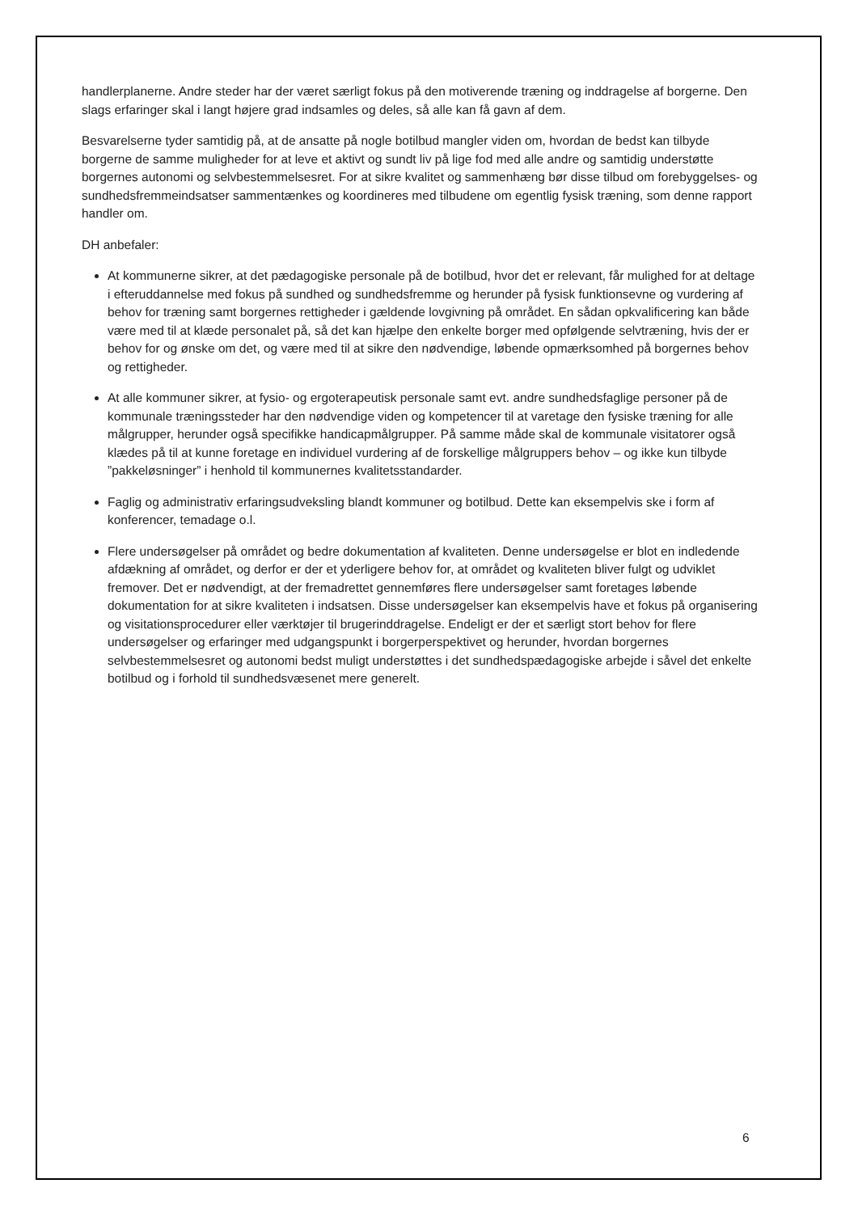handlerplanerne. Andre steder har der været særligt fokus på den motiverende træning og inddragelse af borgerne. Den slags erfaringer skal i langt højere grad indsamles og deles, så alle kan få gavn af dem.
Besvarelserne tyder samtidig på, at de ansatte på nogle botilbud mangler viden om, hvordan de bedst kan tilbyde borgerne de samme muligheder for at leve et aktivt og sundt liv på lige fod med alle andre og samtidig understøtte borgernes autonomi og selvbestemmelsesret. For at sikre kvalitet og sammenhæng bør disse tilbud om forebyggelses- og sundhedsfremmeindsatser sammentænkes og koordineres med tilbudene om egentlig fysisk træning, som denne rapport handler om.
DH anbefaler:
At kommunerne sikrer, at det pædagogiske personale på de botilbud, hvor det er relevant, får mulighed for at deltage i efteruddannelse med fokus på sundhed og sundhedsfremme og herunder på fysisk funktionsevne og vurdering af behov for træning samt borgernes rettigheder i gældende lovgivning på området. En sådan opkvalificering kan både være med til at klæde personalet på, så det kan hjælpe den enkelte borger med opfølgende selvtræning, hvis der er behov for og ønske om det, og være med til at sikre den nødvendige, løbende opmærksomhed på borgernes behov og rettigheder.
At alle kommuner sikrer, at fysio- og ergoterapeutisk personale samt evt. andre sundhedsfaglige personer på de kommunale træningssteder har den nødvendige viden og kompetencer til at varetage den fysiske træning for alle målgrupper, herunder også specifikke handicapmålgrupper. På samme måde skal de kommunale visitatorer også klædes på til at kunne foretage en individuel vurdering af de forskellige målgruppers behov – og ikke kun tilbyde ”pakkeløsninger” i henhold til kommunernes kvalitetsstandarder.
Faglig og administrativ erfaringsudveksling blandt kommuner og botilbud. Dette kan eksempelvis ske i form af konferencer, temadage o.l.
Flere undersøgelser på området og bedre dokumentation af kvaliteten. Denne undersøgelse er blot en indledende afdækning af området, og derfor er der et yderligere behov for, at området og kvaliteten bliver fulgt og udviklet fremover. Det er nødvendigt, at der fremadrettet gennemføres flere undersøgelser samt foretages løbende dokumentation for at sikre kvaliteten i indsatsen. Disse undersøgelser kan eksempelvis have et fokus på organisering og visitationsprocedurer eller værktøjer til brugerinddragelse. Endeligt er der et særligt stort behov for flere undersøgelser og erfaringer med udgangspunkt i borgerperspektivet og herunder, hvordan borgernes selvbestemmelsesret og autonomi bedst muligt understøttes i det sundhedspædagogiske arbejde i såvel det enkelte botilbud og i forhold til sundhedsvæsenet mere generelt.
6